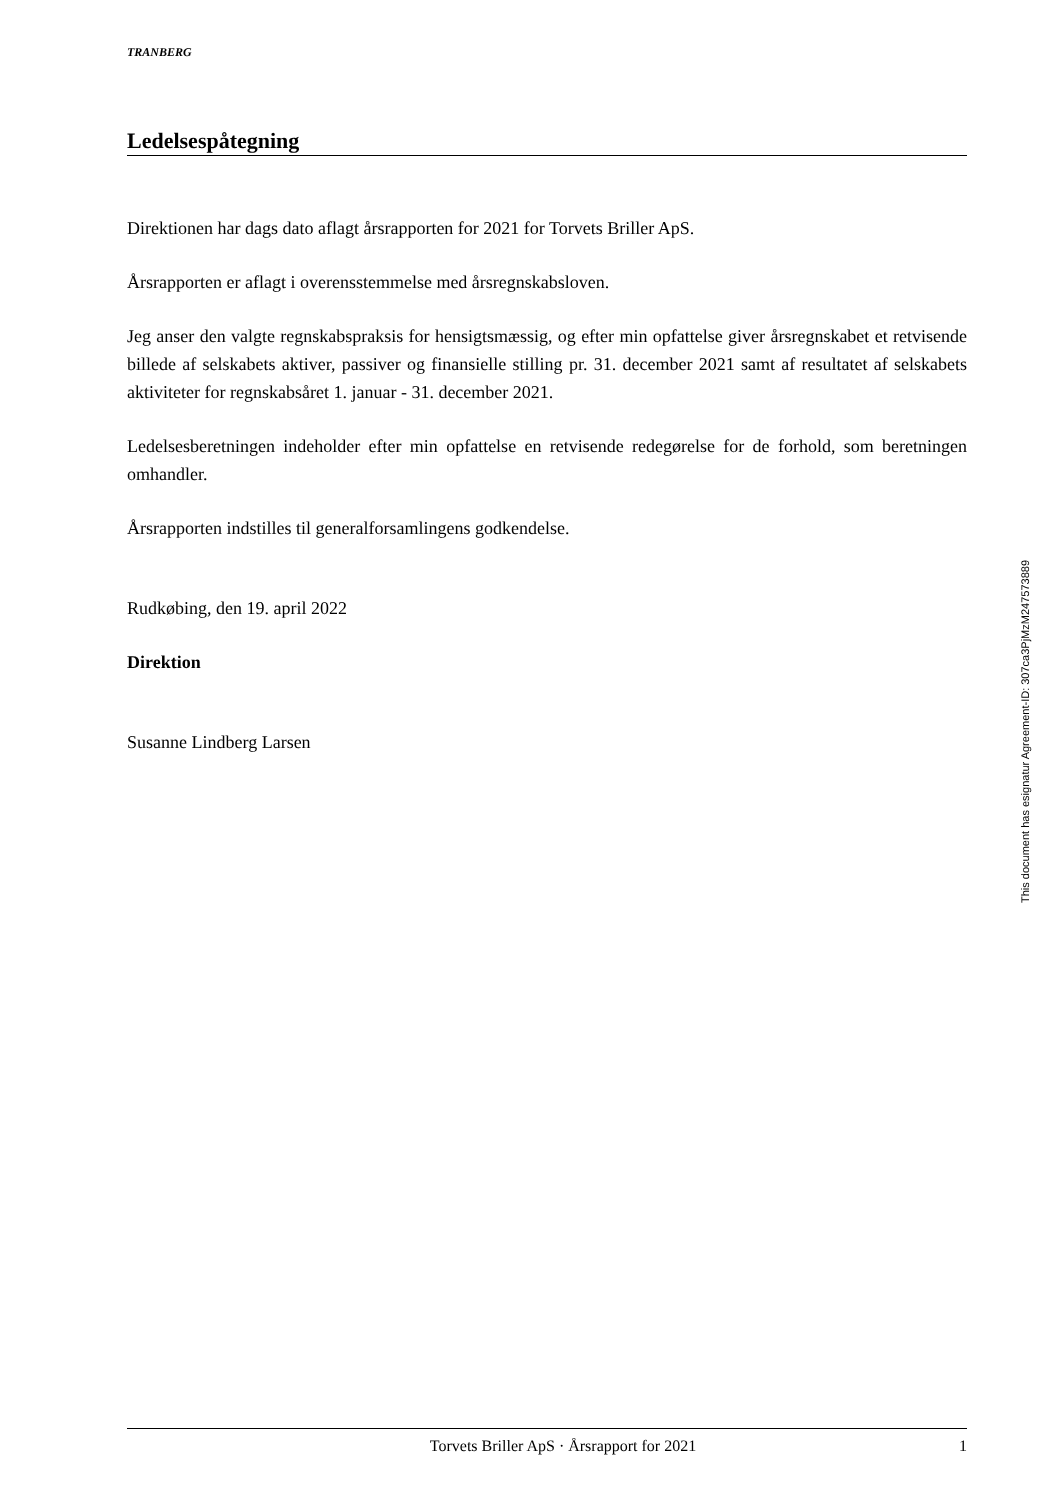TRANBERG
Ledelsespåtegning
Direktionen har dags dato aflagt årsrapporten for 2021 for Torvets Briller ApS.
Årsrapporten er aflagt i overensstemmelse med årsregnskabsloven.
Jeg anser den valgte regnskabspraksis for hensigtsmæssig, og efter min opfattelse giver årsregnskabet et retvisende billede af selskabets aktiver, passiver og finansielle stilling pr. 31. december 2021 samt af resultatet af selskabets aktiviteter for regnskabsåret 1. januar - 31. december 2021.
Ledelsesberetningen indeholder efter min opfattelse en retvisende redegørelse for de forhold, som beretningen omhandler.
Årsrapporten indstilles til generalforsamlingens godkendelse.
Rudkøbing, den 19. april 2022
Direktion
Susanne Lindberg Larsen
This document has esignatur Agreement-ID: 307ca3PjMzM247573889
Torvets Briller ApS · Årsrapport for 2021 1